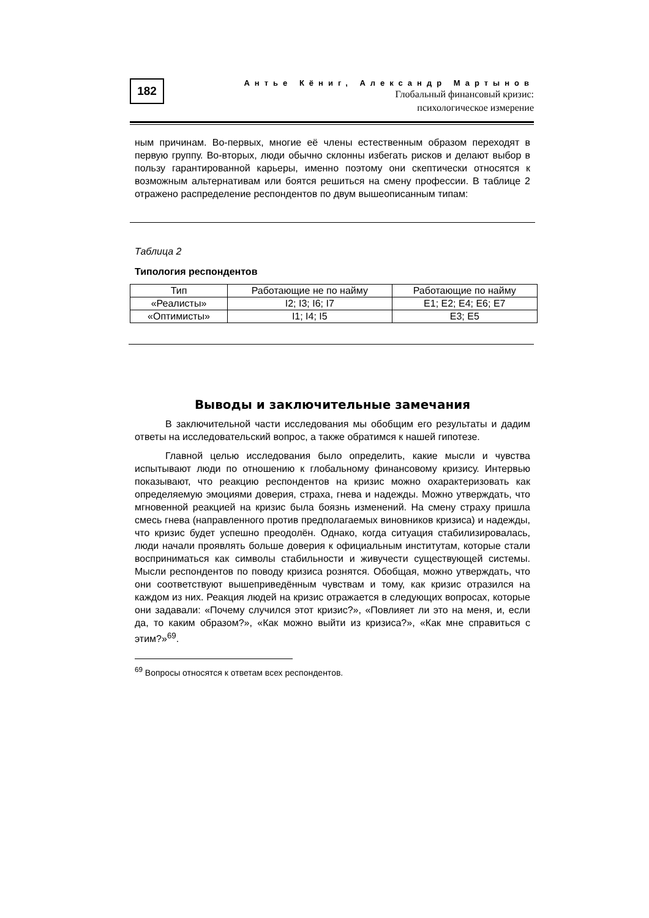182
Антье Кёниг, Александр Мартынов
Глобальный финансовый кризис:
психологическое измерение
ным причинам. Во-первых, многие её члены естественным образом переходят в первую группу. Во-вторых, люди обычно склонны избегать рисков и делают выбор в пользу гарантированной карьеры, именно поэтому они скептически относятся к возможным альтернативам или боятся решиться на смену профессии. В таблице 2 отражено распределение респондентов по двум вышеописанным типам:
Таблица 2
Типология респондентов
| Тип | Работающие не по найму | Работающие по найму |
| «Реалисты» | I2; I3; I6; I7 | E1; E2; E4; E6; E7 |
| «Оптимисты» | I1; I4; I5 | E3; E5 |
Выводы и заключительные замечания
В заключительной части исследования мы обобщим его результаты и дадим ответы на исследовательский вопрос, а также обратимся к нашей гипотезе.
Главной целью исследования было определить, какие мысли и чувства испытывают люди по отношению к глобальному финансовому кризису. Интервью показывают, что реакцию респондентов на кризис можно охарактеризовать как определяемую эмоциями доверия, страха, гнева и надежды. Можно утверждать, что мгновенной реакцией на кризис была боязнь изменений. На смену страху пришла смесь гнева (направленного против предполагаемых виновников кризиса) и надежды, что кризис будет успешно преодолён. Однако, когда ситуация стабилизировалась, люди начали проявлять больше доверия к официальным институтам, которые стали восприниматься как символы стабильности и живучести существующей системы. Мысли респондентов по поводу кризиса рознятся. Обобщая, можно утверждать, что они соответствуют вышеприведённым чувствам и тому, как кризис отразился на каждом из них. Реакция людей на кризис отражается в следующих вопросах, которые они задавали: «Почему случился этот кризис?», «Повлияет ли это на меня, и, если да, то каким образом?», «Как можно выйти из кризиса?», «Как мне справиться с этим?»<sup>69</sup>.
<sup>69</sup> Вопросы относятся к ответам всех респондентов.